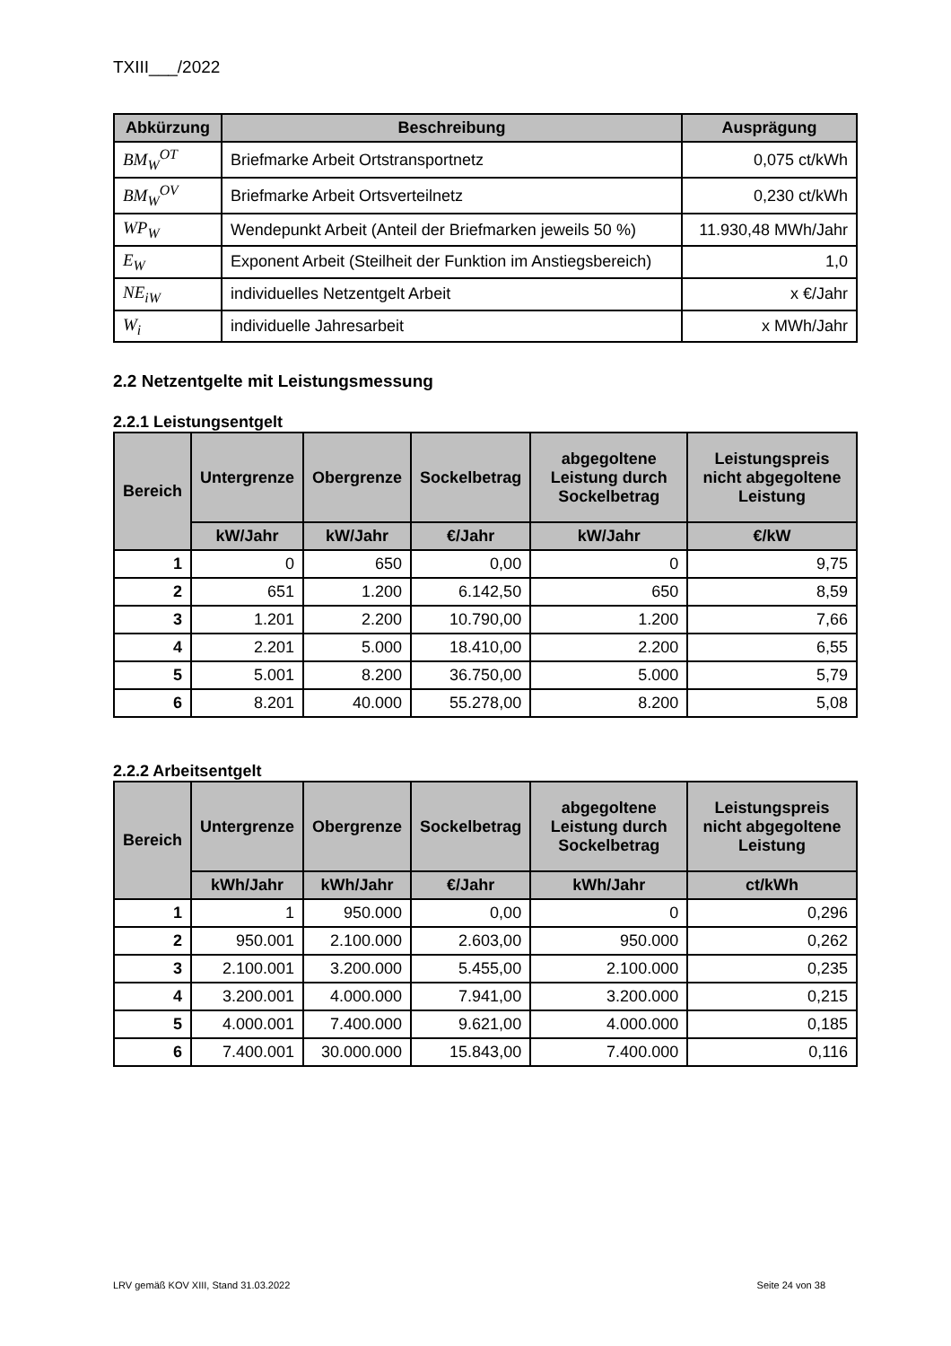TXIII___/2022
| Abkürzung | Beschreibung | Ausprägung |
| --- | --- | --- |
| BM<sub>W</sub><sup>OT</sup> | Briefmarke Arbeit Ortstransportnetz | 0,075 ct/kWh |
| BM<sub>W</sub><sup>OV</sup> | Briefmarke Arbeit Ortsverteilnetz | 0,230 ct/kWh |
| WP<sub>W</sub> | Wendepunkt Arbeit (Anteil der Briefmarken jeweils 50 %) | 11.930,48 MWh/Jahr |
| E<sub>W</sub> | Exponent Arbeit (Steilheit der Funktion im Anstiegsbereich) | 1,0 |
| NE<sub>iW</sub> | individuelles Netzentgelt Arbeit | x €/Jahr |
| W<sub>i</sub> | individuelle Jahresarbeit | x MWh/Jahr |
2.2 Netzentgelte mit Leistungsmessung
2.2.1 Leistungsentgelt
| Bereich | Untergrenze | Obergrenze | Sockelbetrag | abgegoltene Leistung durch Sockelbetrag | Leistungspreis nicht abgegoltene Leistung |
| --- | --- | --- | --- | --- | --- |
| | kW/Jahr | kW/Jahr | €/Jahr | kW/Jahr | €/kW |
| 1 | 0 | 650 | 0,00 | 0 | 9,75 |
| 2 | 651 | 1.200 | 6.142,50 | 650 | 8,59 |
| 3 | 1.201 | 2.200 | 10.790,00 | 1.200 | 7,66 |
| 4 | 2.201 | 5.000 | 18.410,00 | 2.200 | 6,55 |
| 5 | 5.001 | 8.200 | 36.750,00 | 5.000 | 5,79 |
| 6 | 8.201 | 40.000 | 55.278,00 | 8.200 | 5,08 |
2.2.2 Arbeitsentgelt
| Bereich | Untergrenze | Obergrenze | Sockelbetrag | abgegoltene Leistung durch Sockelbetrag | Leistungspreis nicht abgegoltene Leistung |
| --- | --- | --- | --- | --- | --- |
| | kWh/Jahr | kWh/Jahr | €/Jahr | kWh/Jahr | ct/kWh |
| 1 | 1 | 950.000 | 0,00 | 0 | 0,296 |
| 2 | 950.001 | 2.100.000 | 2.603,00 | 950.000 | 0,262 |
| 3 | 2.100.001 | 3.200.000 | 5.455,00 | 2.100.000 | 0,235 |
| 4 | 3.200.001 | 4.000.000 | 7.941,00 | 3.200.000 | 0,215 |
| 5 | 4.000.001 | 7.400.000 | 9.621,00 | 4.000.000 | 0,185 |
| 6 | 7.400.001 | 30.000.000 | 15.843,00 | 7.400.000 | 0,116 |
LRV gemäß KOV XIII, Stand 31.03.2022 Seite 24 von 38